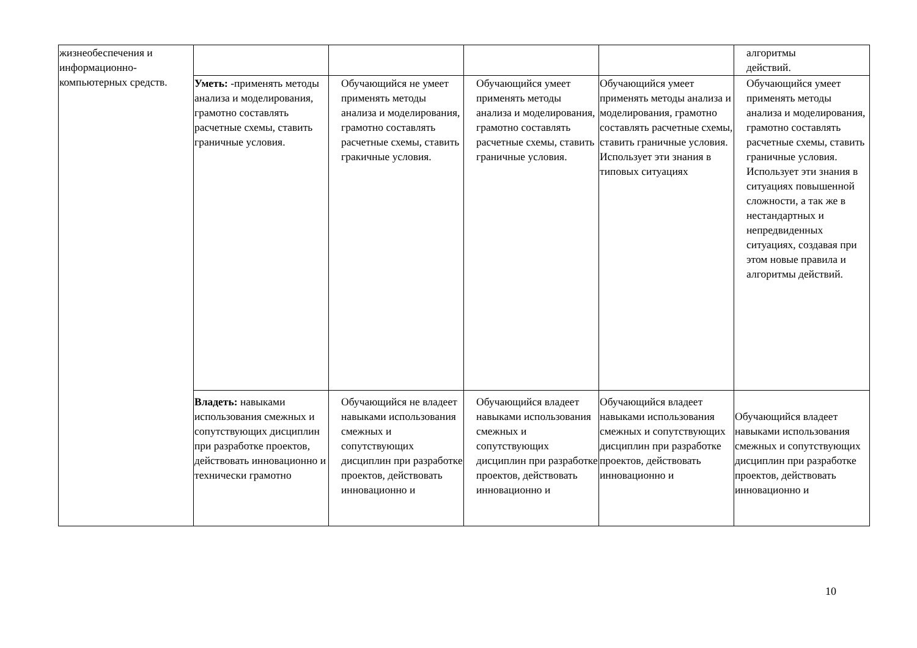| жизнеобеспечения и информационно-компьютерных средств. | | | | | алгоритмы действий. |
| | Уметь: -применять методы анализа и моделирования, грамотно составлять расчетные схемы, ставить граничные условия. | Обучающийся не умеет применять методы анализа и моделирования, грамотно составлять расчетные схемы, ставить гракичные условия. | Обучающийся умеет применять методы анализа и моделирования, грамотно составлять расчетные схемы, ставить граничные условия. | Обучающийся умеет применять методы анализа и моделирования, грамотно составлять расчетные схемы, ставить граничные условия. Использует эти знания в типовых ситуациях | Обучающийся умеет применять методы анализа и моделирования, грамотно составлять расчетные схемы, ставить граничные условия. Использует эти знания в ситуациях повышенной сложности, а так же в нестандартных и непредвиденных ситуациях, создавая при этом новые правила и алгоритмы действий. |
| | Владеть: навыками использования смежных и сопутствующих дисциплин при разработке проектов, действовать инновационно и технически грамотно | Обучающийся не владеет навыками использования смежных и сопутствующих дисциплин при разработке проектов, действовать инновационно и | Обучающийся владеет навыками использования смежных и сопутствующих дисциплин при разработке проектов, действовать инновационно и | Обучающийся владеет навыками использования смежных и сопутствующих дисциплин при разработке проектов, действовать инновационно и | Обучающийся владеет навыками использования смежных и сопутствующих дисциплин при разработке проектов, действовать инновационно и |
10